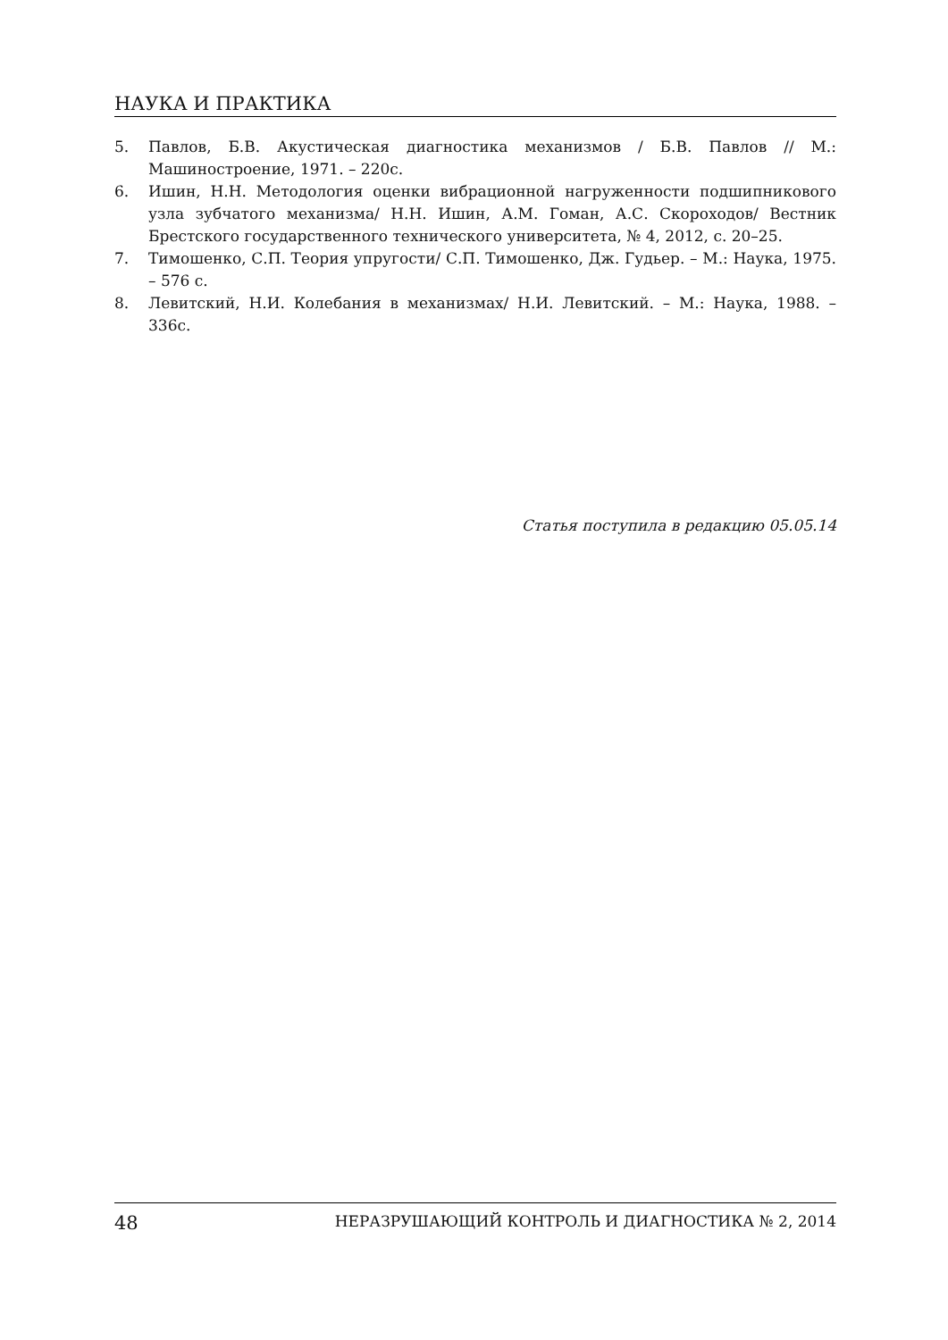НАУКА И ПРАКТИКА
5. Павлов, Б.В. Акустическая диагностика механизмов / Б.В. Павлов // М.: Машиностроение, 1971. – 220с.
6. Ишин, Н.Н. Методология оценки вибрационной нагруженности подшипникового узла зубчатого механизма/ Н.Н. Ишин, А.М. Гоман, А.С. Скороходов/ Вестник Брестского государственного технического университета, № 4, 2012, с. 20–25.
7. Тимошенко, С.П. Теория упругости/ С.П. Тимошенко, Дж. Гудьер. – М.: Наука, 1975. – 576 с.
8. Левитский, Н.И. Колебания в механизмах/ Н.И. Левитский. – М.: Наука, 1988. – 336с.
Статья поступила в редакцию 05.05.14
48 НЕРАЗРУШАЮЩИЙ КОНТРОЛЬ И ДИАГНОСТИКА № 2, 2014